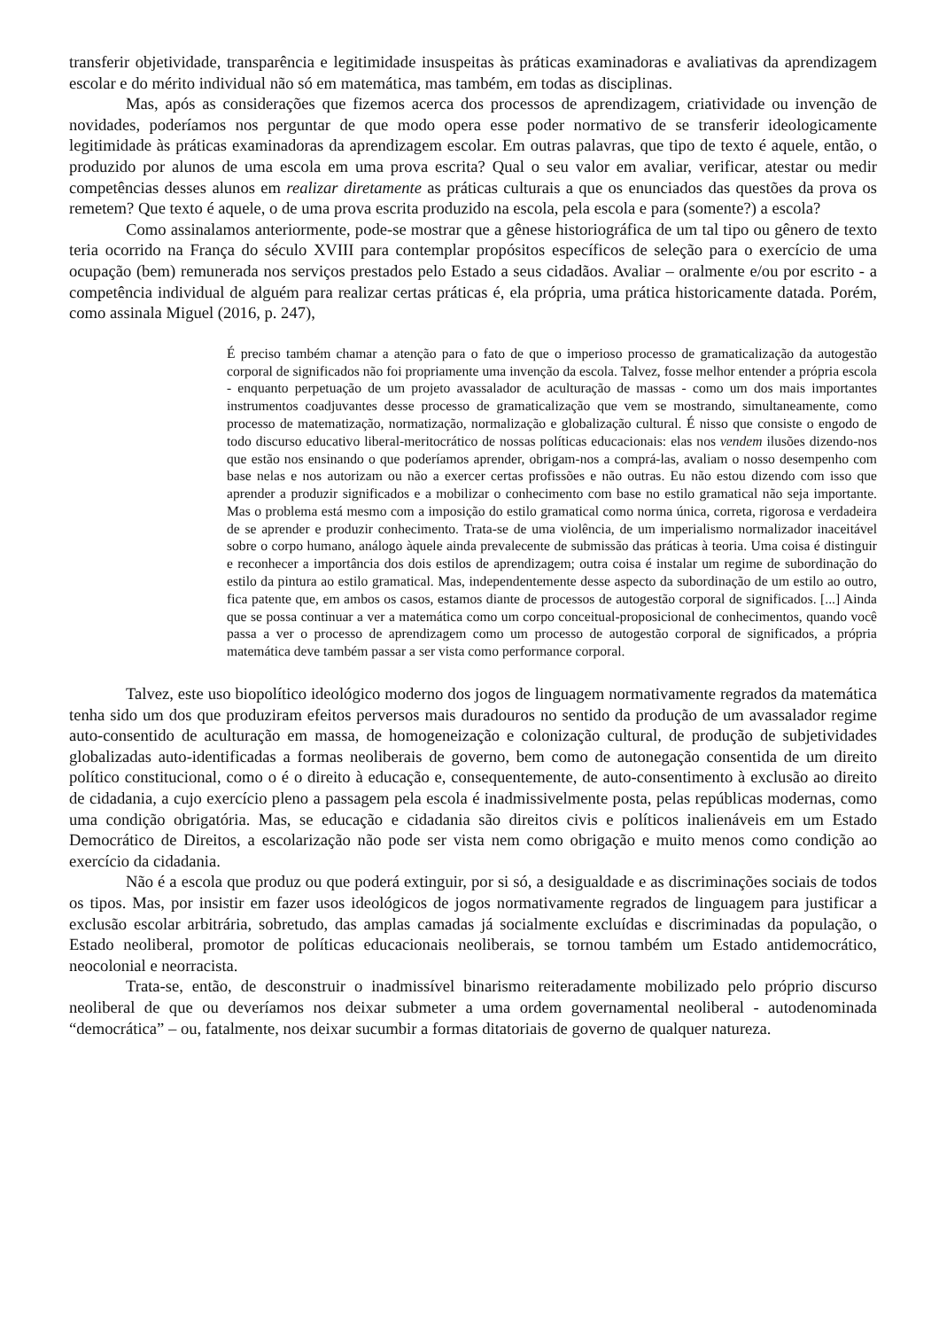transferir objetividade, transparência e legitimidade insuspeitas às práticas examinadoras e avaliativas da aprendizagem escolar e do mérito individual não só em matemática, mas também, em todas as disciplinas.
Mas, após as considerações que fizemos acerca dos processos de aprendizagem, criatividade ou invenção de novidades, poderíamos nos perguntar de que modo opera esse poder normativo de se transferir ideologicamente legitimidade às práticas examinadoras da aprendizagem escolar. Em outras palavras, que tipo de texto é aquele, então, o produzido por alunos de uma escola em uma prova escrita? Qual o seu valor em avaliar, verificar, atestar ou medir competências desses alunos em realizar diretamente as práticas culturais a que os enunciados das questões da prova os remetem? Que texto é aquele, o de uma prova escrita produzido na escola, pela escola e para (somente?) a escola?
Como assinalamos anteriormente, pode-se mostrar que a gênese historiográfica de um tal tipo ou gênero de texto teria ocorrido na França do século XVIII para contemplar propósitos específicos de seleção para o exercício de uma ocupação (bem) remunerada nos serviços prestados pelo Estado a seus cidadãos. Avaliar – oralmente e/ou por escrito - a competência individual de alguém para realizar certas práticas é, ela própria, uma prática historicamente datada. Porém, como assinala Miguel (2016, p. 247),
É preciso também chamar a atenção para o fato de que o imperioso processo de gramaticalização da autogestão corporal de significados não foi propriamente uma invenção da escola. Talvez, fosse melhor entender a própria escola - enquanto perpetuação de um projeto avassalador de aculturação de massas - como um dos mais importantes instrumentos coadjuvantes desse processo de gramaticalização que vem se mostrando, simultaneamente, como processo de matematização, normatização, normalização e globalização cultural. É nisso que consiste o engodo de todo discurso educativo liberal-meritocrático de nossas políticas educacionais: elas nos vendem ilusões dizendo-nos que estão nos ensinando o que poderíamos aprender, obrigam-nos a comprá-las, avaliam o nosso desempenho com base nelas e nos autorizam ou não a exercer certas profissões e não outras. Eu não estou dizendo com isso que aprender a produzir significados e a mobilizar o conhecimento com base no estilo gramatical não seja importante. Mas o problema está mesmo com a imposição do estilo gramatical como norma única, correta, rigorosa e verdadeira de se aprender e produzir conhecimento. Trata-se de uma violência, de um imperialismo normalizador inaceitável sobre o corpo humano, análogo àquele ainda prevalecente de submissão das práticas à teoria. Uma coisa é distinguir e reconhecer a importância dos dois estilos de aprendizagem; outra coisa é instalar um regime de subordinação do estilo da pintura ao estilo gramatical. Mas, independentemente desse aspecto da subordinação de um estilo ao outro, fica patente que, em ambos os casos, estamos diante de processos de autogestão corporal de significados. [...] Ainda que se possa continuar a ver a matemática como um corpo conceitual-proposicional de conhecimentos, quando você passa a ver o processo de aprendizagem como um processo de autogestão corporal de significados, a própria matemática deve também passar a ser vista como performance corporal.
Talvez, este uso biopolítico ideológico moderno dos jogos de linguagem normativamente regrados da matemática tenha sido um dos que produziram efeitos perversos mais duradouros no sentido da produção de um avassalador regime auto-consentido de aculturação em massa, de homogeneização e colonização cultural, de produção de subjetividades globalizadas auto-identificadas a formas neoliberais de governo, bem como de autonegação consentida de um direito político constitucional, como o é o direito à educação e, consequentemente, de auto-consentimento à exclusão ao direito de cidadania, a cujo exercício pleno a passagem pela escola é inadmissivelmente posta, pelas repúblicas modernas, como uma condição obrigatória. Mas, se educação e cidadania são direitos civis e políticos inalienáveis em um Estado Democrático de Direitos, a escolarização não pode ser vista nem como obrigação e muito menos como condição ao exercício da cidadania.
Não é a escola que produz ou que poderá extinguir, por si só, a desigualdade e as discriminações sociais de todos os tipos. Mas, por insistir em fazer usos ideológicos de jogos normativamente regrados de linguagem para justificar a exclusão escolar arbitrária, sobretudo, das amplas camadas já socialmente excluídas e discriminadas da população, o Estado neoliberal, promotor de políticas educacionais neoliberais, se tornou também um Estado antidemocrático, neocolonial e neorracista.
Trata-se, então, de desconstruir o inadmissível binarismo reiteradamente mobilizado pelo próprio discurso neoliberal de que ou deveríamos nos deixar submeter a uma ordem governamental neoliberal - autodenominada “democrática” – ou, fatalmente, nos deixar sucumbir a formas ditatoriais de governo de qualquer natureza.